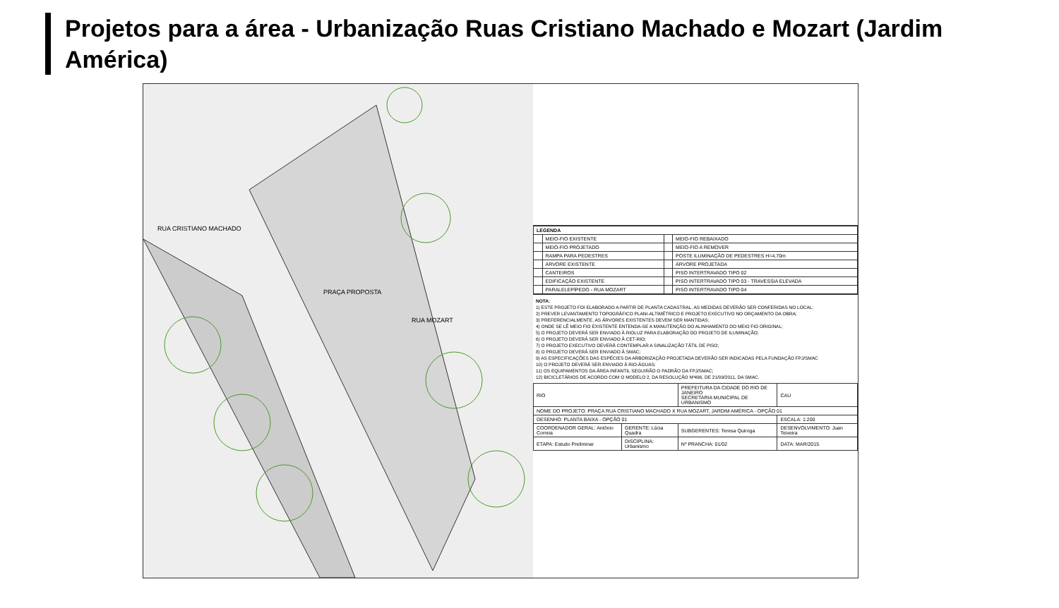Projetos para a área - Urbanização Ruas Cristiano Machado e Mozart (Jardim América)
PRAÇA PROPOSTA
RUA CRISTIANO MACHADO
RUA MOZART
| LEGENDA | | | |
| --- | --- | --- | --- |
| | MEIO-FIO EXISTENTE | | MEIO-FIO REBAIXADO |
| | MEIO-FIO PROJETADO | | MEIO-FIO A REMOVER |
| | RAMPA PARA PEDESTRES | | POSTE ILUMINAÇÃO DE PEDESTRES H=4,70m |
| | ÁRVORE EXISTENTE | | ÁRVORE PROJETADA |
| | CANTEIROS | | PISO INTERTRAVADO TIPO 02 |
| | EDIFICAÇÃO EXISTENTE | | PISO INTERTRAVADO TIPO 03 - TRAVESSIA ELEVADA |
| | PARALELEPÍPEDO - RUA MOZART | | PISO INTERTRAVADO TIPO 04 |
NOTA:
1) ESTE PROJETO FOI ELABORADO A PARTIR DE PLANTA CADASTRAL, AS MEDIDAS DEVERÃO SER CONFERIDAS NO LOCAL;
2) PREVER LEVANTAMENTO TOPOGRÁFICO PLANI-ALTIMÉTRICO E PROJETO EXECUTIVO NO ORÇAMENTO DA OBRA;
3) PREFERENCIALMENTE, AS ÁRVORES EXISTENTES DEVEM SER MANTIDAS;
4) ONDE SE LÊ MEIO FIO EXISTENTE ENTENDA-SE A MANUTENÇÃO DO ALINHAMENTO DO MEIO FIO ORIGINAL;
5) O PROJETO DEVERÁ SER ENVIADO À RIOLUZ PARA ELABORAÇÃO DO PROJETO DE ILUMINAÇÃO;
6) O PROJETO DEVERÁ SER ENVIADO À CET-RIO;
7) O PROJETO EXECUTIVO DEVERÁ CONTEMPLAR A SINALIZAÇÃO TÁTIL DE PISO;
8) O PROJETO DEVERÁ SER ENVIADO À SMAC;
9) AS ESPECIFICAÇÕES DAS ESPÉCIES DA ARBORIZAÇÃO PROJETADA DEVERÃO SER INDICADAS PELA FUNDAÇÃO FPJ/SMAC
10) O PROJETO DEVERÁ SER ENVIADO À RIO-ÁGUAS;
11) OS EQUIPAMENTOS DA ÁREA INFANTIL SEGUIRÃO O PADRÃO DA FPJ/SMAC;
12) BICICLETÁRIOS DE ACORDO COM O MODELO 2, DA RESOLUÇÃO Nº496, DE 21/09/2011, DA SMAC.
| RIO | | PREFEITURA DA CIDADE DO RIO DE JANEIRO SECRETARIA MUNICIPAL DE URBANISMO | | CAU |
| NOME DO PROJETO: PRAÇA RUA CRISTIANO MACHADO X RUA MOZART, JARDIM AMÉRICA - OPÇÃO 01 | | | | |
| DESENHO: PLANTA BAIXA - OPÇÃO 01 | | | | ESCALA: 1:200 |
| COORDENADOR GERAL: Antônio Correia | GERENTE: Lúcia Quadra | SUBGERENTES: Teresa Quiroga | | DESENVOLVIMENTO: Juan Teixeira |
| ETAPA: Estudo Preliminar | DISCIPLINA: Urbanismo | | Nº PRANCHA: 01/02 | DATA: MAR/2015 |